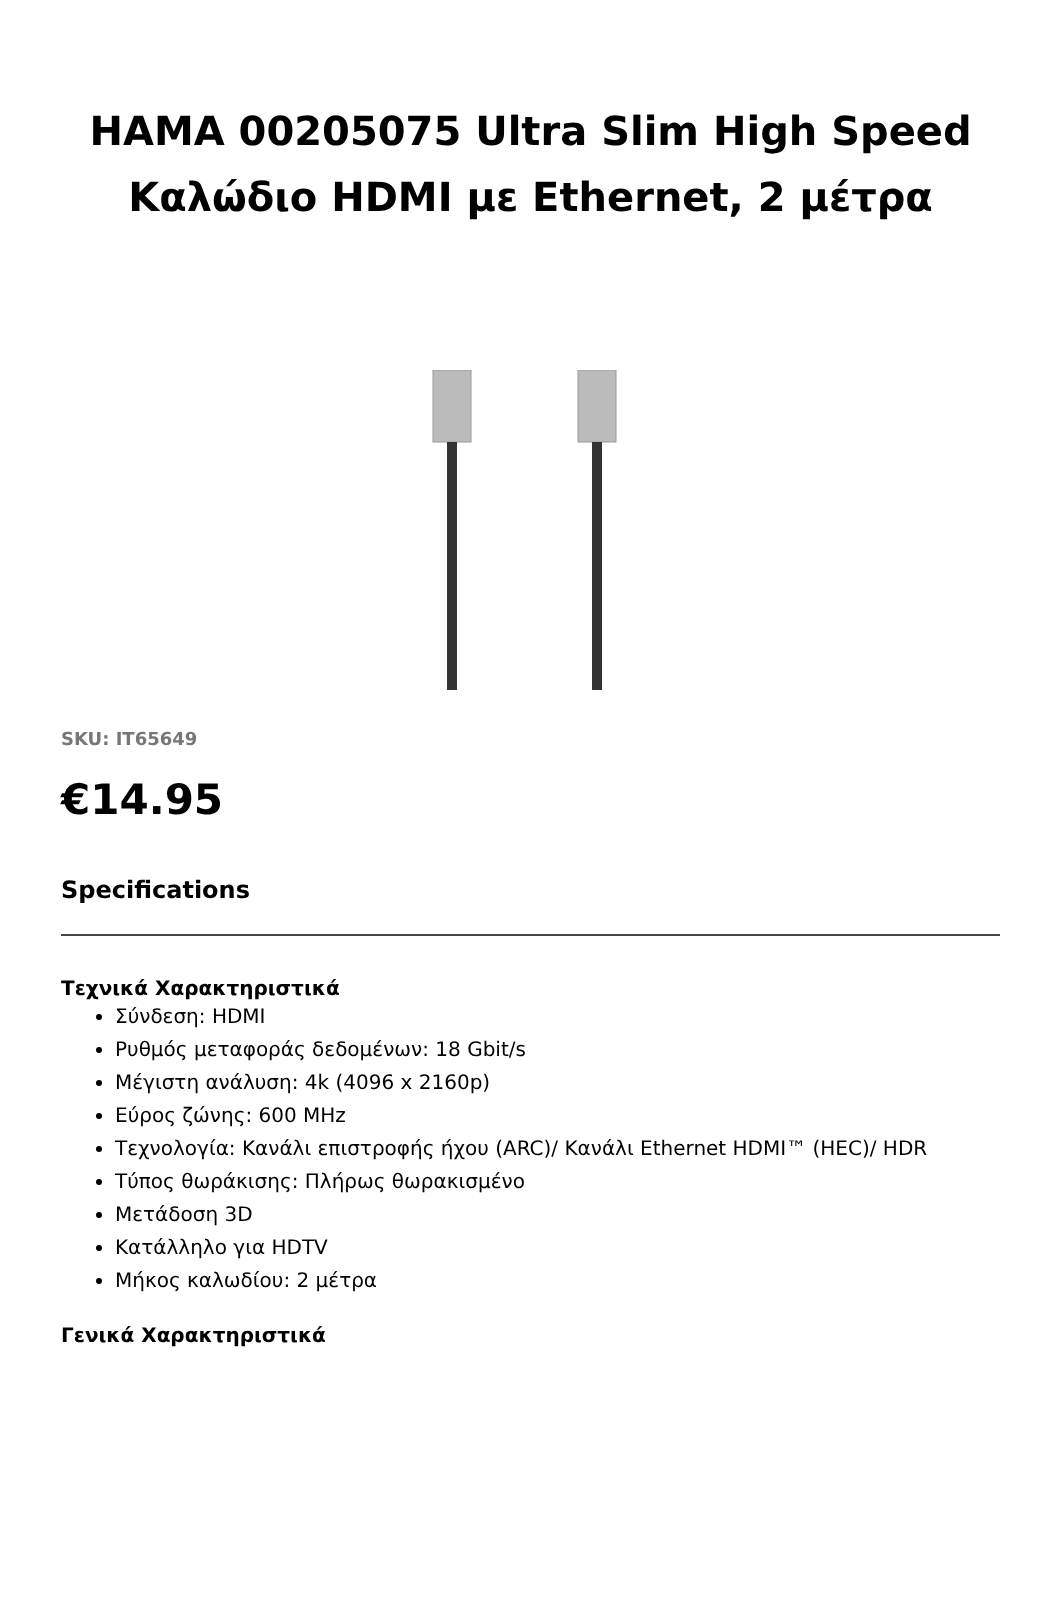HAMA 00205075 Ultra Slim High Speed Καλώδιο HDMI με Ethernet, 2 μέτρα
SKU: IT65649
€14.95
Specifications
Τεχνικά Χαρακτηριστικά
Σύνδεση: HDMI
Ρυθμός μεταφοράς δεδομένων: 18 Gbit/s
Μέγιστη ανάλυση: 4k (4096 x 2160p)
Εύρος ζώνης: 600 MHz
Τεχνολογία: Κανάλι επιστροφής ήχου (ARC)/ Κανάλι Ethernet HDMI™ (HEC)/ HDR
Τύπος θωράκισης: Πλήρως θωρακισμένο
Μετάδοση 3D
Κατάλληλο για HDTV
Μήκος καλωδίου: 2 μέτρα
Γενικά Χαρακτηριστικά